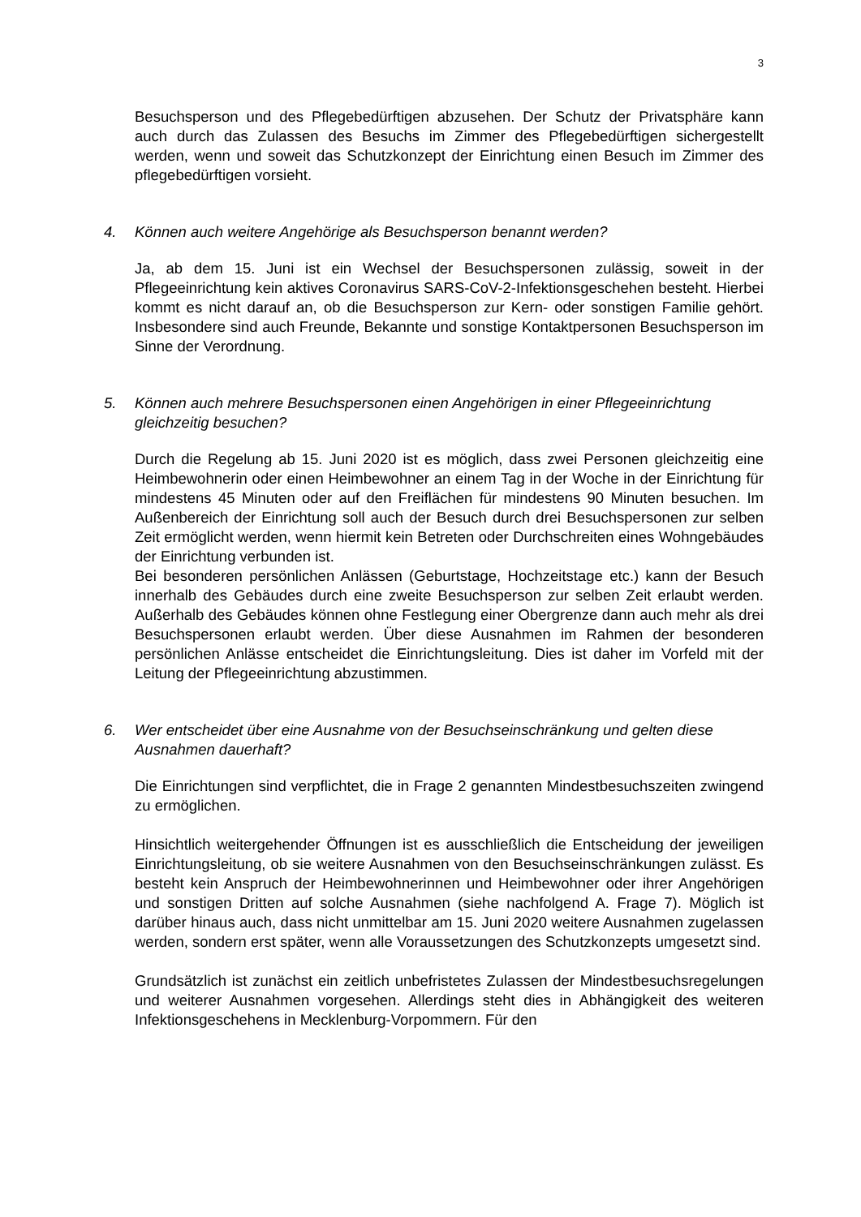3
Besuchsperson und des Pflegebedürftigen abzusehen. Der Schutz der Privat­sphäre kann auch durch das Zulassen des Besuchs im Zimmer des Pflegebedürf­tigen sichergestellt werden, wenn und soweit das Schutzkonzept der Einrichtung einen Besuch im Zimmer des pflegebedürftigen vorsieht.
4. Können auch weitere Angehörige als Besuchsperson benannt werden?
Ja, ab dem 15. Juni ist ein Wechsel der Besuchspersonen zulässig, soweit in der Pflegeeinrichtung kein aktives Coronavirus SARS-CoV-2-Infektionsgeschehen be­steht. Hierbei kommt es nicht darauf an, ob die Besuchsperson zur Kern- oder sonstigen Familie gehört. Insbesondere sind auch Freunde, Bekannte und sons­tige Kontaktpersonen Besuchsperson im Sinne der Verordnung.
5. Können auch mehrere Besuchspersonen einen Angehörigen in einer Pflegeein­richtung gleichzeitig besuchen?
Durch die Regelung ab 15. Juni 2020 ist es möglich, dass zwei Personen gleich­zeitig eine Heimbewohnerin oder einen Heimbewohner an einem Tag in der Wo­che in der Einrichtung für mindestens 45 Minuten oder auf den Freiflächen für min­destens 90 Minuten besuchen. Im Außenbereich der Einrichtung soll auch der Be­such durch drei Besuchspersonen zur selben Zeit ermöglicht werden, wenn hiermit kein Betreten oder Durchschreiten eines Wohngebäudes der Einrichtung verbun­den ist.
Bei besonderen persönlichen Anlässen (Geburtstage, Hochzeitstage etc.) kann der Besuch innerhalb des Gebäudes durch eine zweite Besuchsperson zur selben Zeit erlaubt werden. Außerhalb des Gebäudes können ohne Festlegung einer Obergrenze dann auch mehr als drei Besuchspersonen erlaubt werden. Über diese Ausnahmen im Rahmen der besonderen persönlichen Anlässe entscheidet die Einrichtungsleitung. Dies ist daher im Vorfeld mit der Leitung der Pflegeeinrich­tung abzustimmen.
6. Wer entscheidet über eine Ausnahme von der Besuchseinschränkung und gelten diese Ausnahmen dauerhaft?
Die Einrichtungen sind verpflichtet, die in Frage 2 genannten Mindestbesuchszei­ten zwingend zu ermöglichen.
Hinsichtlich weitergehender Öffnungen ist es ausschließlich die Entscheidung der jeweiligen Einrichtungsleitung, ob sie weitere Ausnahmen von den Besuchsein­schränkungen zulässt. Es besteht kein Anspruch der Heimbewohnerinnen und Heimbewohner oder ihrer Angehörigen und sonstigen Dritten auf solche Ausnah­men (siehe nachfolgend A. Frage 7). Möglich ist darüber hinaus auch, dass nicht unmittelbar am 15. Juni 2020 weitere Ausnahmen zugelassen werden, sondern erst später, wenn alle Voraussetzungen des Schutzkonzepts umgesetzt sind.
Grundsätzlich ist zunächst ein zeitlich unbefristetes Zulassen der Mindestbesuchs­regelungen und weiterer Ausnahmen vorgesehen. Allerdings steht dies in Abhän­gigkeit des weiteren Infektionsgeschehens in Mecklenburg-Vorpommern. Für den